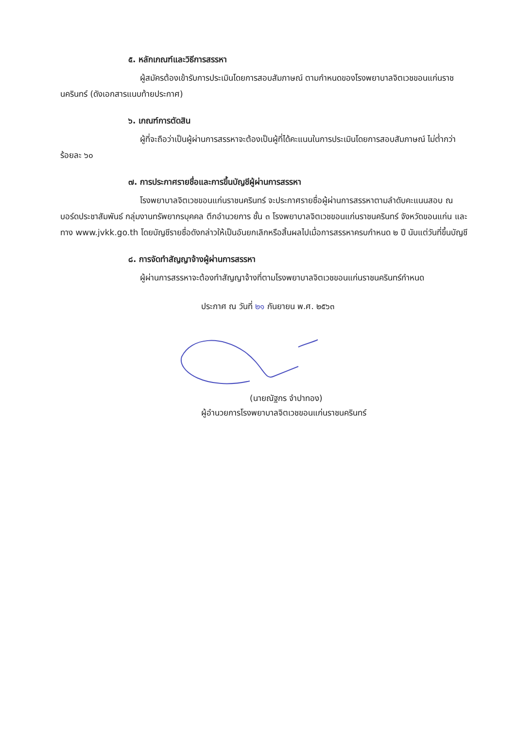๕. หลักเกณฑ์และวิธีการสรรหา
ผู้สมัครต้องเข้ารับการประเมินโดยการสอบสัมภาษณ์ ตามกำหนดของโรงพยาบาลจิตเวชขอนแก่นราชนครินทร์ (ดังเอกสารแนบท้ายประกาศ)
๖. เกณฑ์การตัดสิน
ผู้ที่จะถือว่าเป็นผู้ผ่านการสรรหาจะต้องเป็นผู้ที่ได้คะแนนในการประเมินโดยการสอบสัมภาษณ์ ไม่ต่ำกว่าร้อยละ ๖๐
๗. การประกาศรายชื่อและการขึ้นบัญชีผู้ผ่านการสรรหา
โรงพยาบาลจิตเวชขอนแก่นราชนครินทร์ จะประกาศรายชื่อผู้ผ่านการสรรหาตามลำดับคะแนนสอบ ณ บอร์ดประชาสัมพันธ์ กลุ่มงานทรัพยากรบุคคล ตึกอำนวยการ ชั้น ๓ โรงพยาบาลจิตเวชขอนแก่นราชนครินทร์ จังหวัดขอนแก่น และทาง www.jvkk.go.th โดยบัญชีรายชื่อดังกล่าวให้เป็นอันยกเลิกหรือสิ้นผลไปเมื่อการสรรหาครบกำหนด ๒ ปี นับแต่วันที่ขึ้นบัญชี
๘. การจัดทำสัญญาจ้างผู้ผ่านการสรรหา
ผู้ผ่านการสรรหาจะต้องทำสัญญาจ้างที่ตามโรงพยาบาลจิตเวชขอนแก่นราชนครินทร์กำหนด
ประกาศ ณ วันที่ ๒๑ กันยายน พ.ศ. ๒๕๖๓
(นายณัฐกร จำปาทอง)
ผู้อำนวยการโรงพยาบาลจิตเวชขอนแก่นราชนครินทร์